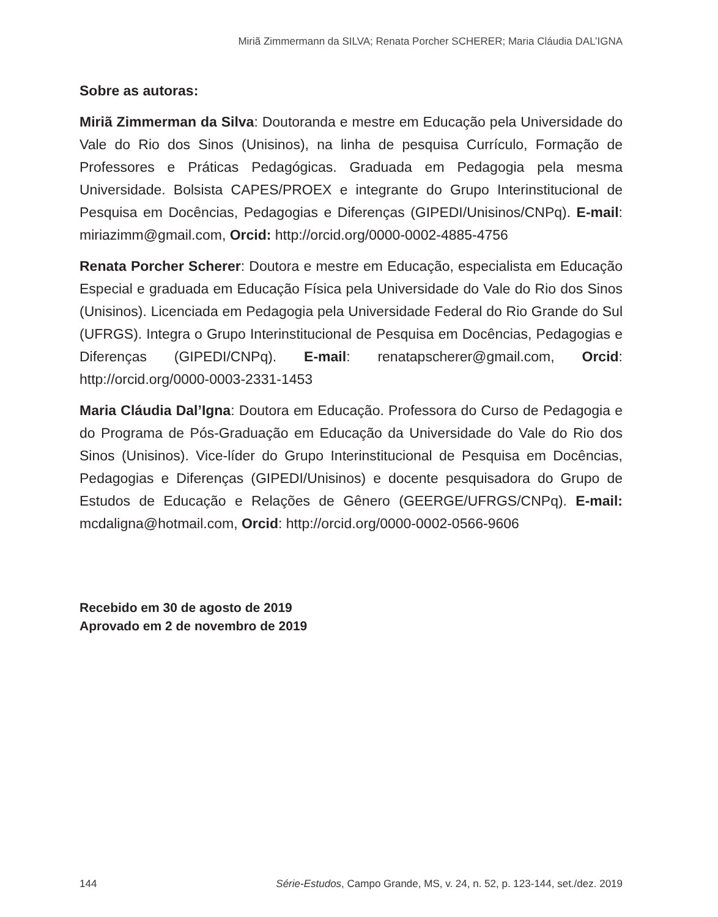Miriã Zimmermann da SILVA; Renata Porcher SCHERER; Maria Cláudia DAL’IGNA
Sobre as autoras:
Miriã Zimmerman da Silva: Doutoranda e mestre em Educação pela Universidade do Vale do Rio dos Sinos (Unisinos), na linha de pesquisa Currículo, Formação de Professores e Práticas Pedagógicas. Graduada em Pedagogia pela mesma Universidade. Bolsista CAPES/PROEX e integrante do Grupo Interinstitucional de Pesquisa em Docências, Pedagogias e Diferenças (GIPEDI/Unisinos/CNPq). E-mail: miriazimm@gmail.com, Orcid: http://orcid.org/0000-0002-4885-4756
Renata Porcher Scherer: Doutora e mestre em Educação, especialista em Educação Especial e graduada em Educação Física pela Universidade do Vale do Rio dos Sinos (Unisinos). Licenciada em Pedagogia pela Universidade Federal do Rio Grande do Sul (UFRGS). Integra o Grupo Interinstitucional de Pesquisa em Docências, Pedagogias e Diferenças (GIPEDI/CNPq). E-mail: renatapscherer@gmail.com, Orcid: http://orcid.org/0000-0003-2331-1453
Maria Cláudia Dal’Igna: Doutora em Educação. Professora do Curso de Pedagogia e do Programa de Pós-Graduação em Educação da Universidade do Vale do Rio dos Sinos (Unisinos). Vice-líder do Grupo Interinstitucional de Pesquisa em Docências, Pedagogias e Diferenças (GIPEDI/Unisinos) e docente pesquisadora do Grupo de Estudos de Educação e Relações de Gênero (GEERGE/UFRGS/CNPq). E-mail: mcdaligna@hotmail.com, Orcid: http://orcid.org/0000-0002-0566-9606
Recebido em 30 de agosto de 2019
Aprovado em 2 de novembro de 2019
144 Série-Estudos, Campo Grande, MS, v. 24, n. 52, p. 123-144, set./dez. 2019